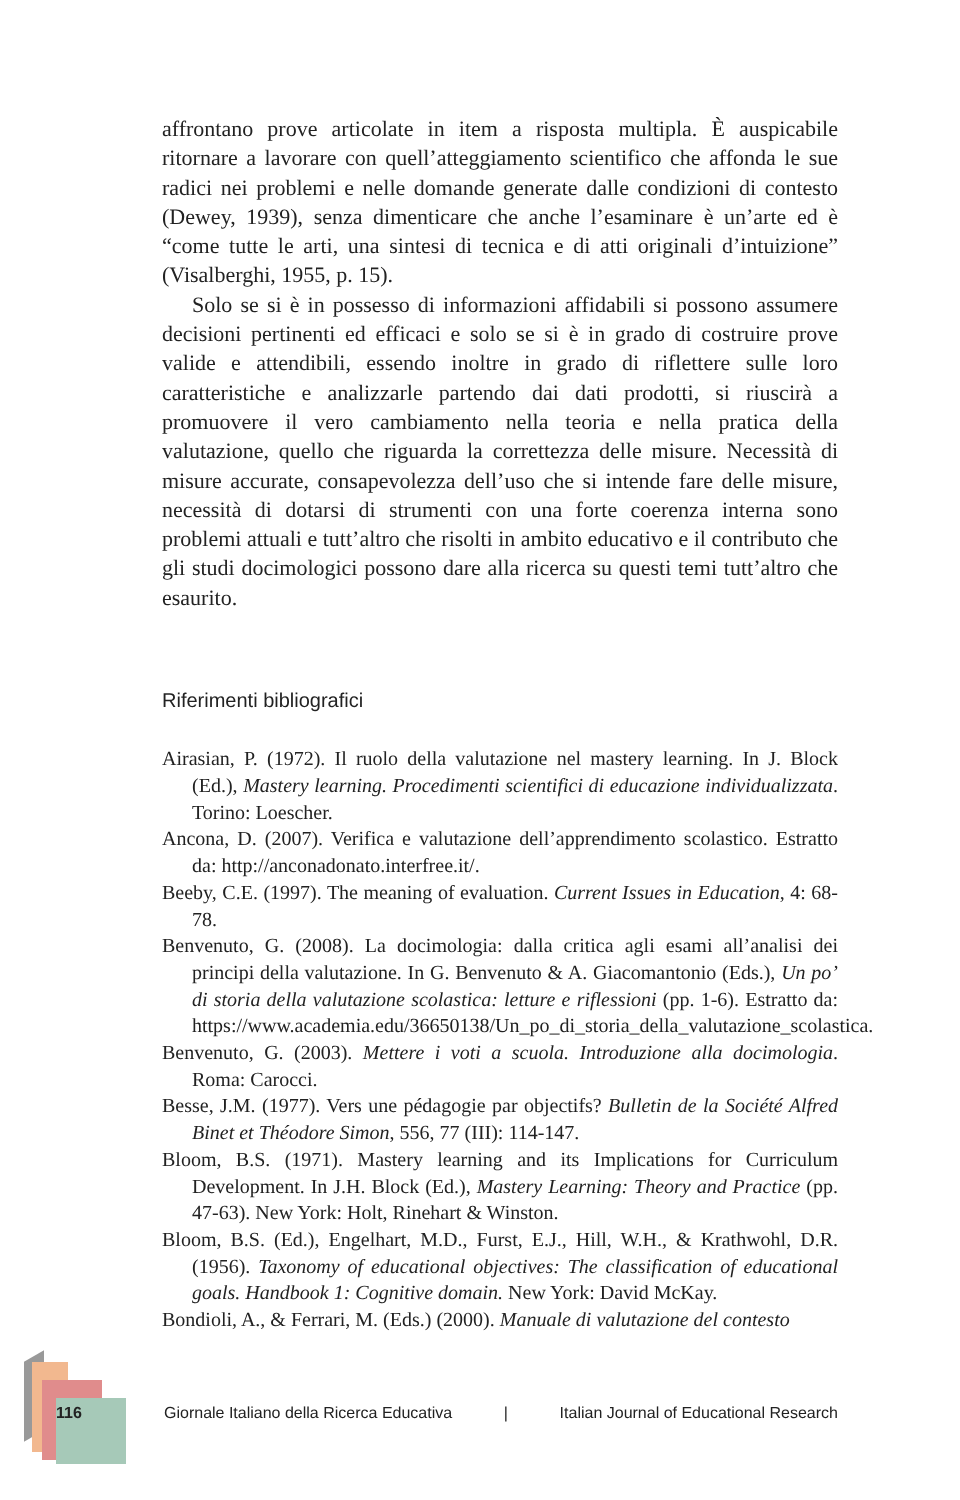affrontano prove articolate in item a risposta multipla. È auspicabile ritornare a lavorare con quell’atteggiamento scientifico che affonda le sue radici nei problemi e nelle domande generate dalle condizioni di contesto (Dewey, 1939), senza dimenticare che anche l’esaminare è un’arte ed è “come tutte le arti, una sintesi di tecnica e di atti originali d’intuizione” (Visalberghi, 1955, p. 15).
Solo se si è in possesso di informazioni affidabili si possono assumere decisioni pertinenti ed efficaci e solo se si è in grado di costruire prove valide e attendibili, essendo inoltre in grado di riflettere sulle loro caratteristiche e analizzarle partendo dai dati prodotti, si riuscirà a promuovere il vero cambiamento nella teoria e nella pratica della valutazione, quello che riguarda la correttezza delle misure. Necessità di misure accurate, consapevolezza dell’uso che si intende fare delle misure, necessità di dotarsi di strumenti con una forte coerenza interna sono problemi attuali e tutt’altro che risolti in ambito educativo e il contributo che gli studi docimologici possono dare alla ricerca su questi temi tutt’altro che esaurito.
Riferimenti bibliografici
Airasian, P. (1972). Il ruolo della valutazione nel mastery learning. In J. Block (Ed.), Mastery learning. Procedimenti scientifici di educazione individualizzata. Torino: Loescher.
Ancona, D. (2007). Verifica e valutazione dell’apprendimento scolastico. Estratto da: http://anconadonato.interfree.it/.
Beeby, C.E. (1997). The meaning of evaluation. Current Issues in Education, 4: 68-78.
Benvenuto, G. (2008). La docimologia: dalla critica agli esami all’analisi dei principi della valutazione. In G. Benvenuto & A. Giacomantonio (Eds.), Un po’ di storia della valutazione scolastica: letture e riflessioni (pp. 1-6). Estratto da: https://www.academia.edu/36650138/Un_po_di_storia_della_valutazione_scolastica.
Benvenuto, G. (2003). Mettere i voti a scuola. Introduzione alla docimologia. Roma: Carocci.
Besse, J.M. (1977). Vers une pédagogie par objectifs? Bulletin de la Société Alfred Binet et Théodore Simon, 556, 77 (III): 114-147.
Bloom, B.S. (1971). Mastery learning and its Implications for Curriculum Development. In J.H. Block (Ed.), Mastery Learning: Theory and Practice (pp. 47-63). New York: Holt, Rinehart & Winston.
Bloom, B.S. (Ed.), Engelhart, M.D., Furst, E.J., Hill, W.H., & Krathwohl, D.R. (1956). Taxonomy of educational objectives: The classification of educational goals. Handbook 1: Cognitive domain. New York: David McKay.
Bondioli, A., & Ferrari, M. (Eds.) (2000). Manuale di valutazione del contesto
116
Giornale Italiano della Ricerca Educativa | Italian Journal of Educational Research